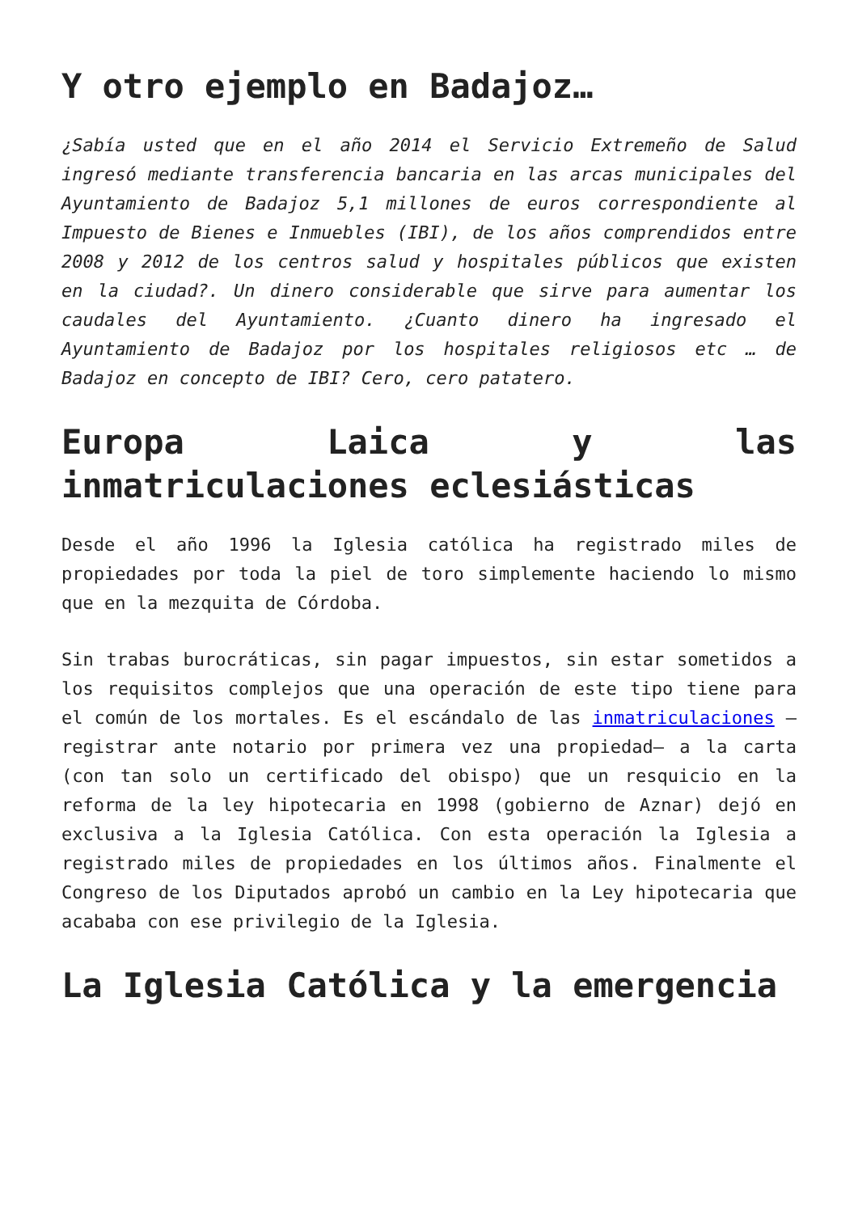Y otro ejemplo en Badajoz…
¿Sabía usted que en el año 2014 el Servicio Extremeño de Salud ingresó mediante transferencia bancaria en las arcas municipales del Ayuntamiento de Badajoz 5,1 millones de euros correspondiente al Impuesto de Bienes e Inmuebles (IBI), de los años comprendidos entre 2008 y 2012 de los centros salud y hospitales públicos que existen en la ciudad?. Un dinero considerable que sirve para aumentar los caudales del Ayuntamiento. ¿Cuanto dinero ha ingresado el Ayuntamiento de Badajoz por los hospitales religiosos etc … de Badajoz en concepto de IBI? Cero, cero patatero.
Europa Laica y las inmatriculaciones eclesiásticas
Desde el año 1996 la Iglesia católica ha registrado miles de propiedades por toda la piel de toro simplemente haciendo lo mismo que en la mezquita de Córdoba.
Sin trabas burocráticas, sin pagar impuestos, sin estar sometidos a los requisitos complejos que una operación de este tipo tiene para el común de los mortales. Es el escándalo de las inmatriculaciones –registrar ante notario por primera vez una propiedad– a la carta (con tan solo un certificado del obispo) que un resquicio en la reforma de la ley hipotecaria en 1998 (gobierno de Aznar) dejó en exclusiva a la Iglesia Católica. Con esta operación la Iglesia a registrado miles de propiedades en los últimos años. Finalmente el Congreso de los Diputados aprobó un cambio en la Ley hipotecaria que acababa con ese privilegio de la Iglesia.
La Iglesia Católica y la emergencia